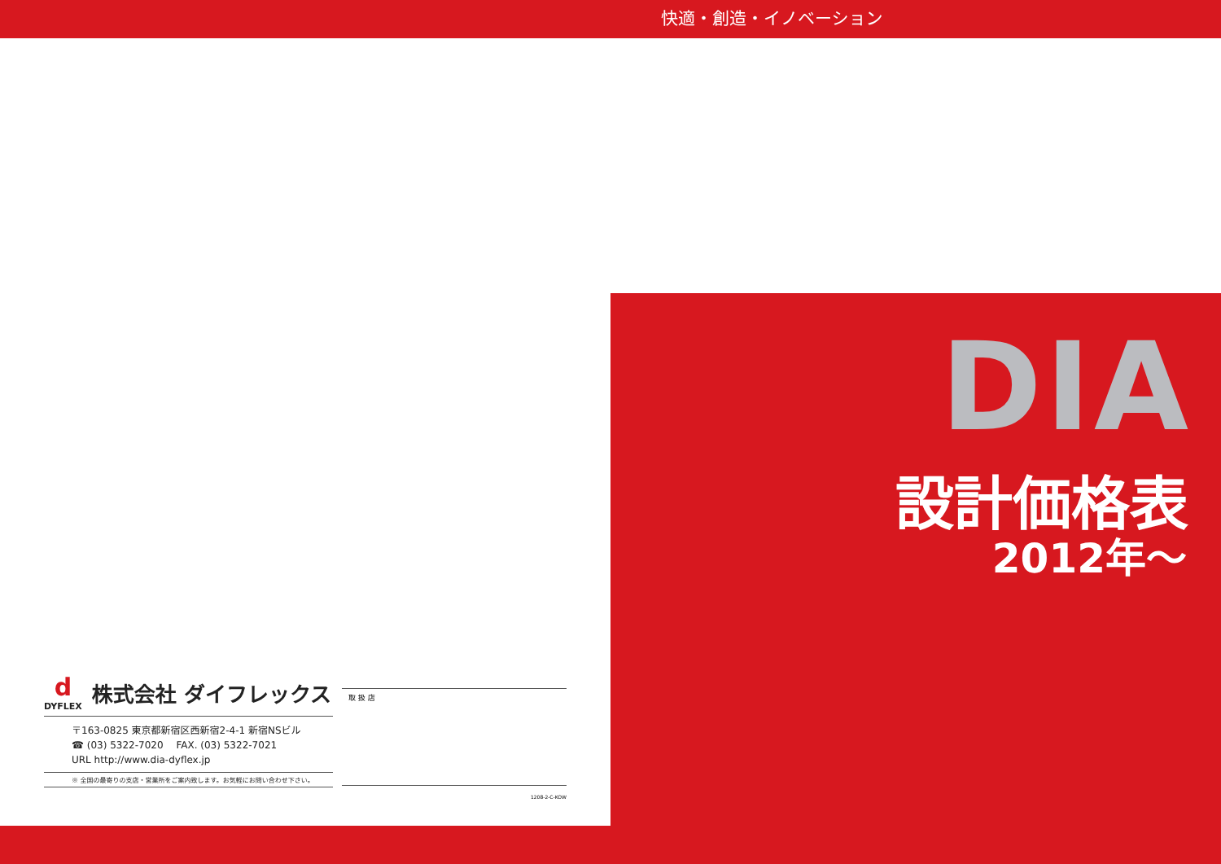快適・創造・イノベーション
DIA
設計価格表
2012年～
d
DYFLEX
株式会社 ダイフレックス
〒163-0825 東京都新宿区西新宿2-4-1 新宿NSビル
☎ (03) 5322-7020 　FAX. (03) 5322-7021
URL http://www.dia-dyflex.jp
※ 全国の最寄りの支店・営業所をご案内致します。お気軽にお問い合わせ下さい。
取 扱 店
1208-2-C-KOW